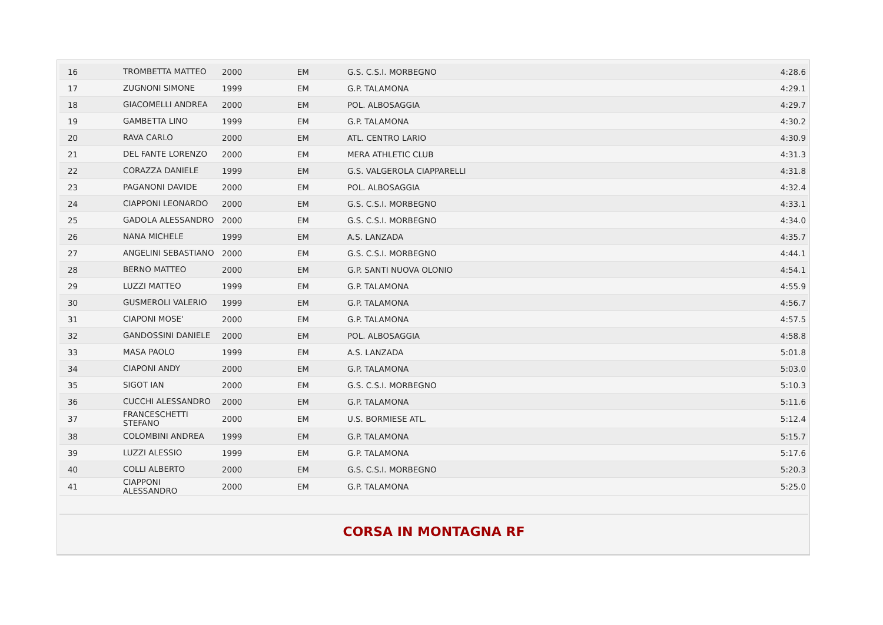| 16 | TROMBETTA MATTEO | 2000 | EM | G.S. C.S.I. MORBEGNO | 4:28.6 |
| 17 | ZUGNONI SIMONE | 1999 | EM | G.P. TALAMONA | 4:29.1 |
| 18 | GIACOMELLI ANDREA | 2000 | EM | POL. ALBOSAGGIA | 4:29.7 |
| 19 | GAMBETTA LINO | 1999 | EM | G.P. TALAMONA | 4:30.2 |
| 20 | RAVA CARLO | 2000 | EM | ATL. CENTRO LARIO | 4:30.9 |
| 21 | DEL FANTE LORENZO | 2000 | EM | MERA ATHLETIC CLUB | 4:31.3 |
| 22 | CORAZZA DANIELE | 1999 | EM | G.S. VALGEROLA CIAPPARELLI | 4:31.8 |
| 23 | PAGANONI DAVIDE | 2000 | EM | POL. ALBOSAGGIA | 4:32.4 |
| 24 | CIAPPONI LEONARDO | 2000 | EM | G.S. C.S.I. MORBEGNO | 4:33.1 |
| 25 | GADOLA ALESSANDRO | 2000 | EM | G.S. C.S.I. MORBEGNO | 4:34.0 |
| 26 | NANA MICHELE | 1999 | EM | A.S. LANZADA | 4:35.7 |
| 27 | ANGELINI SEBASTIANO | 2000 | EM | G.S. C.S.I. MORBEGNO | 4:44.1 |
| 28 | BERNO MATTEO | 2000 | EM | G.P. SANTI NUOVA OLONIO | 4:54.1 |
| 29 | LUZZI MATTEO | 1999 | EM | G.P. TALAMONA | 4:55.9 |
| 30 | GUSMEROLI VALERIO | 1999 | EM | G.P. TALAMONA | 4:56.7 |
| 31 | CIAPONI MOSE' | 2000 | EM | G.P. TALAMONA | 4:57.5 |
| 32 | GANDOSSINI DANIELE | 2000 | EM | POL. ALBOSAGGIA | 4:58.8 |
| 33 | MASA PAOLO | 1999 | EM | A.S. LANZADA | 5:01.8 |
| 34 | CIAPONI ANDY | 2000 | EM | G.P. TALAMONA | 5:03.0 |
| 35 | SIGOT IAN | 2000 | EM | G.S. C.S.I. MORBEGNO | 5:10.3 |
| 36 | CUCCHI ALESSANDRO | 2000 | EM | G.P. TALAMONA | 5:11.6 |
| 37 | FRANCESCHETTI STEFANO | 2000 | EM | U.S. BORMIESE ATL. | 5:12.4 |
| 38 | COLOMBINI ANDREA | 1999 | EM | G.P. TALAMONA | 5:15.7 |
| 39 | LUZZI ALESSIO | 1999 | EM | G.P. TALAMONA | 5:17.6 |
| 40 | COLLI ALBERTO | 2000 | EM | G.S. C.S.I. MORBEGNO | 5:20.3 |
| 41 | CIAPPONI ALESSANDRO | 2000 | EM | G.P. TALAMONA | 5:25.0 |
CORSA IN MONTAGNA RF